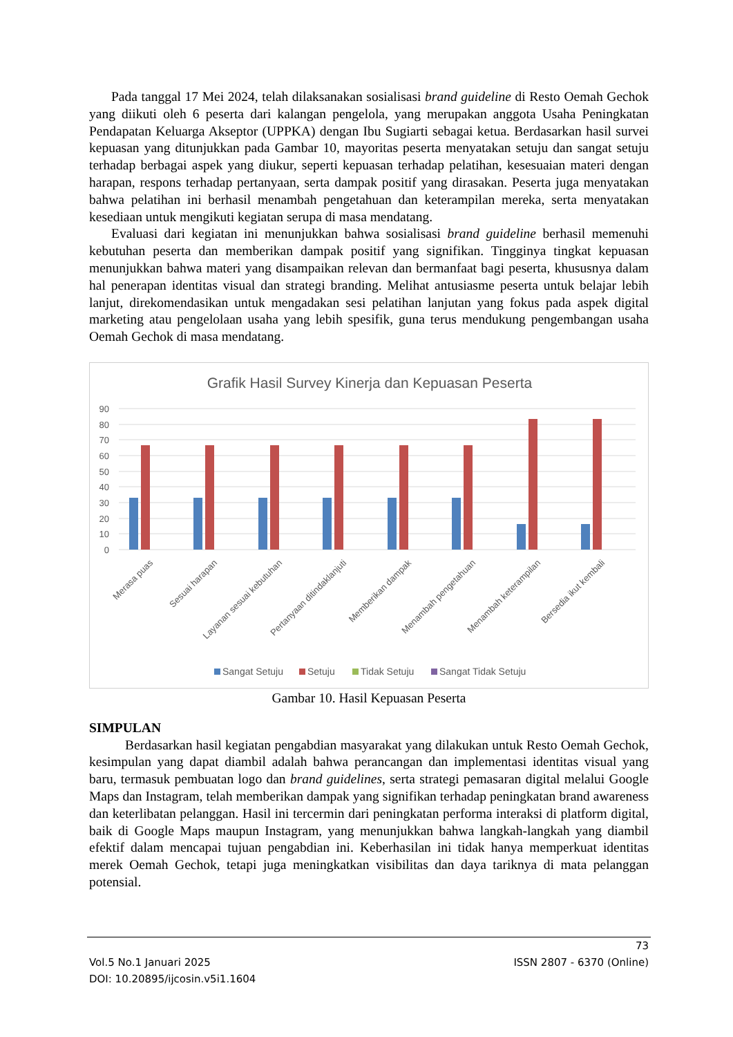Pada tanggal 17 Mei 2024, telah dilaksanakan sosialisasi brand guideline di Resto Oemah Gechok yang diikuti oleh 6 peserta dari kalangan pengelola, yang merupakan anggota Usaha Peningkatan Pendapatan Keluarga Akseptor (UPPKA) dengan Ibu Sugiarti sebagai ketua. Berdasarkan hasil survei kepuasan yang ditunjukkan pada Gambar 10, mayoritas peserta menyatakan setuju dan sangat setuju terhadap berbagai aspek yang diukur, seperti kepuasan terhadap pelatihan, kesesuaian materi dengan harapan, respons terhadap pertanyaan, serta dampak positif yang dirasakan. Peserta juga menyatakan bahwa pelatihan ini berhasil menambah pengetahuan dan keterampilan mereka, serta menyatakan kesediaan untuk mengikuti kegiatan serupa di masa mendatang.
Evaluasi dari kegiatan ini menunjukkan bahwa sosialisasi brand guideline berhasil memenuhi kebutuhan peserta dan memberikan dampak positif yang signifikan. Tingginya tingkat kepuasan menunjukkan bahwa materi yang disampaikan relevan dan bermanfaat bagi peserta, khususnya dalam hal penerapan identitas visual dan strategi branding. Melihat antusiasme peserta untuk belajar lebih lanjut, direkomendasikan untuk mengadakan sesi pelatihan lanjutan yang fokus pada aspek digital marketing atau pengelolaan usaha yang lebih spesifik, guna terus mendukung pengembangan usaha Oemah Gechok di masa mendatang.
Grafik Hasil Survey Kinerja dan Kepuasan Peserta
90
80
70
60
50
40
30
20
10
0
Merasa puas
Sesuai harapan
Layanan sesuai kebutuhan
Pertanyaan ditindaklanjuti
Memberikan dampak
Menambah pengetahuan
Menambah keterampilan
Bersedia ikut kembali
Sangat Setuju
Setuju
Tidak Setuju
Sangat Tidak Setuju
Gambar 10. Hasil Kepuasan Peserta
SIMPULAN
Berdasarkan hasil kegiatan pengabdian masyarakat yang dilakukan untuk Resto Oemah Gechok, kesimpulan yang dapat diambil adalah bahwa perancangan dan implementasi identitas visual yang baru, termasuk pembuatan logo dan brand guidelines, serta strategi pemasaran digital melalui Google Maps dan Instagram, telah memberikan dampak yang signifikan terhadap peningkatan brand awareness dan keterlibatan pelanggan. Hasil ini tercermin dari peningkatan performa interaksi di platform digital, baik di Google Maps maupun Instagram, yang menunjukkan bahwa langkah-langkah yang diambil efektif dalam mencapai tujuan pengabdian ini. Keberhasilan ini tidak hanya memperkuat identitas merek Oemah Gechok, tetapi juga meningkatkan visibilitas dan daya tariknya di mata pelanggan potensial.
73
Vol.5 No.1 Januari 2025 ISSN 2807 - 6370 (Online)
DOI: 10.20895/ijcosin.v5i1.1604